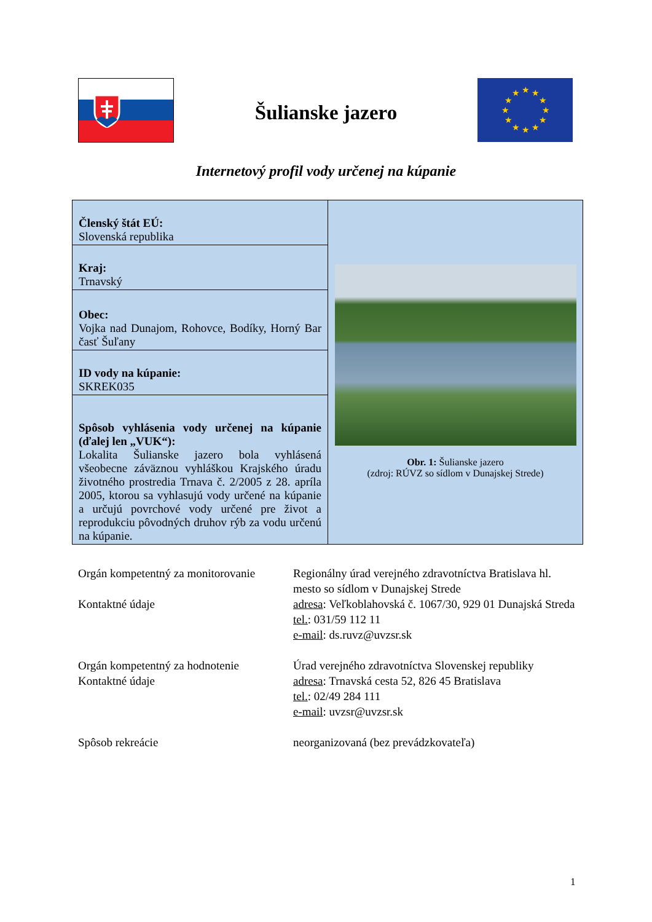★
★
★
★
★
★
★
★
★
★
★
★
Šulianske jazero
Internetový profil vody určenej na kúpanie
| Členský štát EÚ: Slovenská republika | Obr. 1: Šulianske jazero (zdroj: RÚVZ so sídlom v Dunajskej Strede) |
| Kraj: Trnavský | |
| Obec: Vojka nad Dunajom, Rohovce, Bodíky, Horný Bar časť Šuľany | |
| ID vody na kúpanie: SKREK035 | |
| Spôsob vyhlásenia vody určenej na kúpanie (ďalej len „VUK“): Lokalita Šulianske jazero bola vyhlásená všeobecne záväznou vyhláškou Krajského úradu životného prostredia Trnava č. 2/2005 z 28. apríla 2005, ktorou sa vyhlasujú vody určené na kúpanie a určujú povrchové vody určené pre život a reprodukciu pôvodných druhov rýb za vodu určenú na kúpanie. | |
| Orgán kompetentný za monitorovanie Kontaktné údaje | Regionálny úrad verejného zdravotníctva Bratislava hl. mesto so sídlom v Dunajskej Strede adresa : Veľkoblahovská č. 1067/30, 929 01 Dunajská Streda tel. : 031/59 112 11 e-mail : ds.ruvz@uvzsr.sk |
| Orgán kompetentný za hodnotenie Kontaktné údaje | Úrad verejného zdravotníctva Slovenskej republiky adresa : Trnavská cesta 52, 826 45 Bratislava tel. : 02/49 284 111 e-mail : uvzsr@uvzsr.sk |
| Spôsob rekreácie | neorganizovaná (bez prevádzkovateľa) |
1